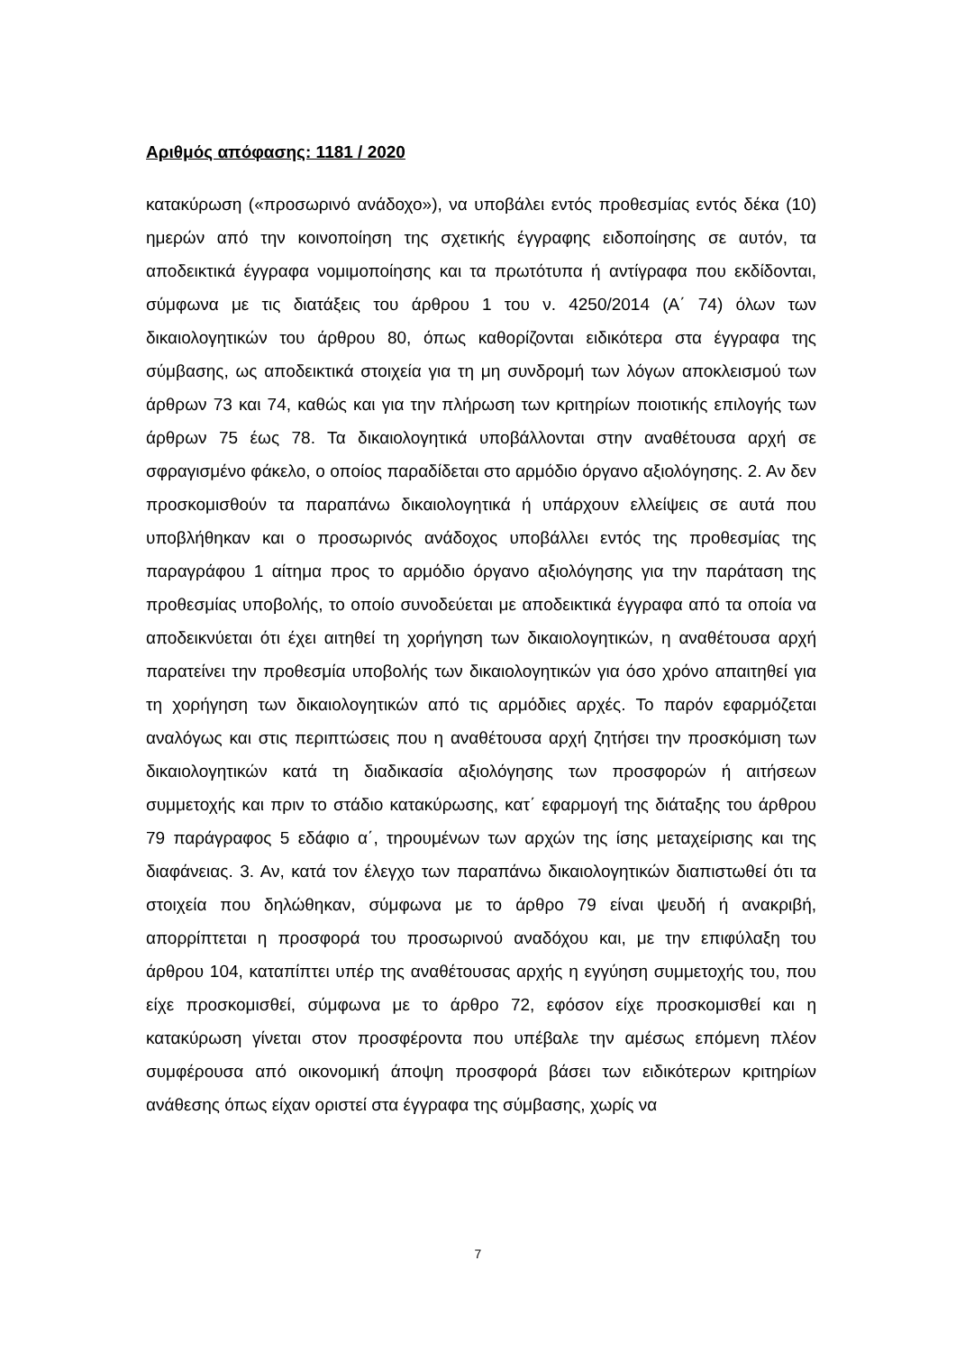Αριθμός απόφασης: 1181 / 2020
κατακύρωση («προσωρινό ανάδοχο»), να υποβάλει εντός προθεσμίας εντός δέκα (10) ημερών από την κοινοποίηση της σχετικής έγγραφης ειδοποίησης σε αυτόν, τα αποδεικτικά έγγραφα νομιμοποίησης και τα πρωτότυπα ή αντίγραφα που εκδίδονται, σύμφωνα με τις διατάξεις του άρθρου 1 του ν. 4250/2014 (Α΄ 74) όλων των δικαιολογητικών του άρθρου 80, όπως καθορίζονται ειδικότερα στα έγγραφα της σύμβασης, ως αποδεικτικά στοιχεία για τη μη συνδρομή των λόγων αποκλεισμού των άρθρων 73 και 74, καθώς και για την πλήρωση των κριτηρίων ποιοτικής επιλογής των άρθρων 75 έως 78. Τα δικαιολογητικά υποβάλλονται στην αναθέτουσα αρχή σε σφραγισμένο φάκελο, ο οποίος παραδίδεται στο αρμόδιο όργανο αξιολόγησης. 2. Αν δεν προσκομισθούν τα παραπάνω δικαιολογητικά ή υπάρχουν ελλείψεις σε αυτά που υποβλήθηκαν και ο προσωρινός ανάδοχος υποβάλλει εντός της προθεσμίας της παραγράφου 1 αίτημα προς το αρμόδιο όργανο αξιολόγησης για την παράταση της προθεσμίας υποβολής, το οποίο συνοδεύεται με αποδεικτικά έγγραφα από τα οποία να αποδεικνύεται ότι έχει αιτηθεί τη χορήγηση των δικαιολογητικών, η αναθέτουσα αρχή παρατείνει την προθεσμία υποβολής των δικαιολογητικών για όσο χρόνο απαιτηθεί για τη χορήγηση των δικαιολογητικών από τις αρμόδιες αρχές. Το παρόν εφαρμόζεται αναλόγως και στις περιπτώσεις που η αναθέτουσα αρχή ζητήσει την προσκόμιση των δικαιολογητικών κατά τη διαδικασία αξιολόγησης των προσφορών ή αιτήσεων συμμετοχής και πριν το στάδιο κατακύρωσης, κατ΄ εφαρμογή της διάταξης του άρθρου 79 παράγραφος 5 εδάφιο α΄, τηρουμένων των αρχών της ίσης μεταχείρισης και της διαφάνειας. 3. Αν, κατά τον έλεγχο των παραπάνω δικαιολογητικών διαπιστωθεί ότι τα στοιχεία που δηλώθηκαν, σύμφωνα με το άρθρο 79 είναι ψευδή ή ανακριβή, απορρίπτεται η προσφορά του προσωρινού αναδόχου και, με την επιφύλαξη του άρθρου 104, καταπίπτει υπέρ της αναθέτουσας αρχής η εγγύηση συμμετοχής του, που είχε προσκομισθεί, σύμφωνα με το άρθρο 72, εφόσον είχε προσκομισθεί και η κατακύρωση γίνεται στον προσφέροντα που υπέβαλε την αμέσως επόμενη πλέον συμφέρουσα από οικονομική άποψη προσφορά βάσει των ειδικότερων κριτηρίων ανάθεσης όπως είχαν οριστεί στα έγγραφα της σύμβασης, χωρίς να
7